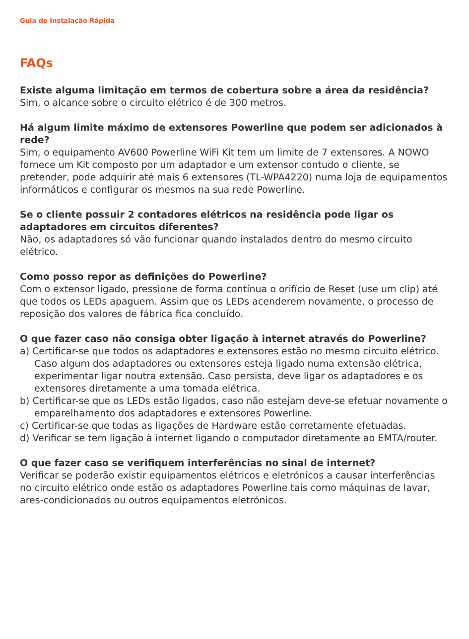Guia de Instalação Rápida
FAQs
Existe alguma limitação em termos de cobertura sobre a área da residência?
Sim, o alcance sobre o circuito elétrico é de 300 metros.
Há algum limite máximo de extensores Powerline que podem ser adicionados à rede?
Sim, o equipamento AV600 Powerline WiFi Kit tem um limite de 7 extensores. A NOWO fornece um Kit composto por um adaptador e um extensor contudo o cliente, se pretender, pode adquirir até mais 6 extensores (TL-WPA4220) numa loja de equipamentos informáticos e configurar os mesmos na sua rede Powerline.
Se o cliente possuir 2 contadores elétricos na residência pode ligar os adaptadores em circuitos diferentes?
Não, os adaptadores só vão funcionar quando instalados dentro do mesmo circuito elétrico.
Como posso repor as definições do Powerline?
Com o extensor ligado, pressione de forma contínua o orifício de Reset (use um clip) até que todos os LEDs apaguem. Assim que os LEDs acenderem novamente, o processo de reposição dos valores de fábrica fica concluído.
O que fazer caso não consiga obter ligação à internet através do Powerline?
a) Certificar-se que todos os adaptadores e extensores estão no mesmo circuito elétrico. Caso algum dos adaptadores ou extensores esteja ligado numa extensão elétrica, experimentar ligar noutra extensão. Caso persista, deve ligar os adaptadores e os extensores diretamente a uma tomada elétrica.
b) Certificar-se que os LEDs estão ligados, caso não estejam deve-se efetuar novamente o emparelhamento dos adaptadores e extensores Powerline.
c) Certificar-se que todas as ligações de Hardware estão corretamente efetuadas.
d) Verificar se tem ligação à internet ligando o computador diretamente ao EMTA/router.
O que fazer caso se verifiquem interferências no sinal de internet?
Verificar se poderão existir equipamentos elétricos e eletrónicos a causar interferências no circuito elétrico onde estão os adaptadores Powerline tais como máquinas de lavar, ares-condicionados ou outros equipamentos eletrónicos.